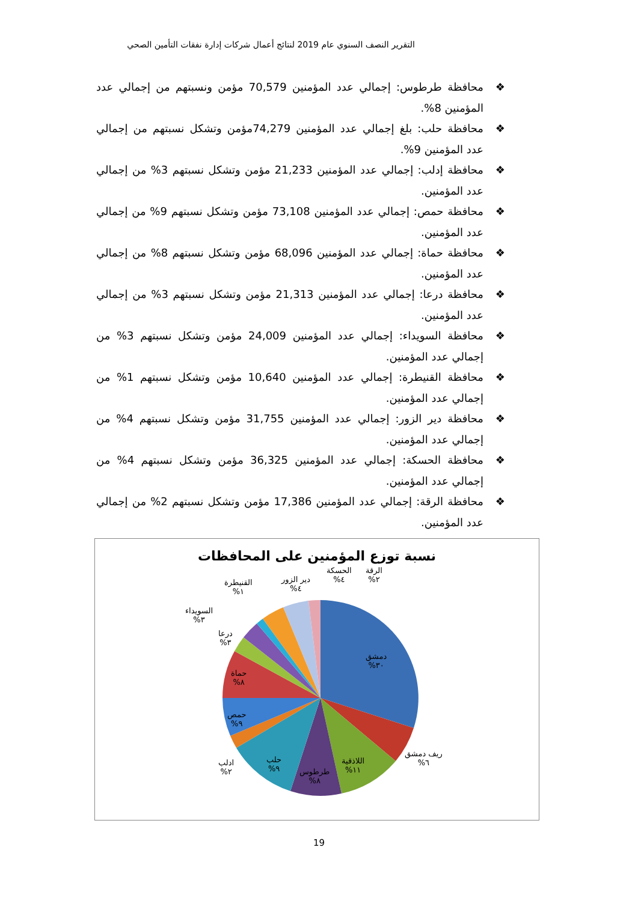التقرير النصف السنوي عام 2019 لنتائج أعمال شركات إدارة نفقات التأمين الصحي
❖ محافظة طرطوس: إجمالي عدد المؤمنين 70,579 مؤمن ونسبتهم من إجمالي عدد المؤمنين 8%.
❖ محافظة حلب: بلغ إجمالي عدد المؤمنين 74,279مؤمن وتشكل نسبتهم من إجمالي عدد المؤمنين 9%.
❖ محافظة إدلب: إجمالي عدد المؤمنين 21,233 مؤمن وتشكل نسبتهم 3% من إجمالي عدد المؤمنين.
❖ محافظة حمص: إجمالي عدد المؤمنين 73,108 مؤمن وتشكل نسبتهم 9% من إجمالي عدد المؤمنين.
❖ محافظة حماة: إجمالي عدد المؤمنين 68,096 مؤمن وتشكل نسبتهم 8% من إجمالي عدد المؤمنين.
❖ محافظة درعا: إجمالي عدد المؤمنين 21,313 مؤمن وتشكل نسبتهم 3% من إجمالي عدد المؤمنين.
❖ محافظة السويداء: إجمالي عدد المؤمنين 24,009 مؤمن وتشكل نسبتهم 3% من إجمالي عدد المؤمنين.
❖ محافظة القنيطرة: إجمالي عدد المؤمنين 10,640 مؤمن وتشكل نسبتهم 1% من إجمالي عدد المؤمنين.
❖ محافظة دير الزور: إجمالي عدد المؤمنين 31,755 مؤمن وتشكل نسبتهم 4% من إجمالي عدد المؤمنين.
❖ محافظة الحسكة: إجمالي عدد المؤمنين 36,325 مؤمن وتشكل نسبتهم 4% من إجمالي عدد المؤمنين.
❖ محافظة الرقة: إجمالي عدد المؤمنين 17,386 مؤمن وتشكل نسبتهم 2% من إجمالي عدد المؤمنين.
نسبة توزع المؤمنين على المحافظات
الرقة
٢%
الحسكة
٤%
دير الزور
٤%
القنيطرة
١%
السويداء
٣%
درعا
٣%
دمشق
٣٠%
حماة
٨%
حمص
٩%
ريف دمشق
٦%
اللاذقية
١١%
طرطوس
٨%
حلب
٩%
ادلب
٢%
19